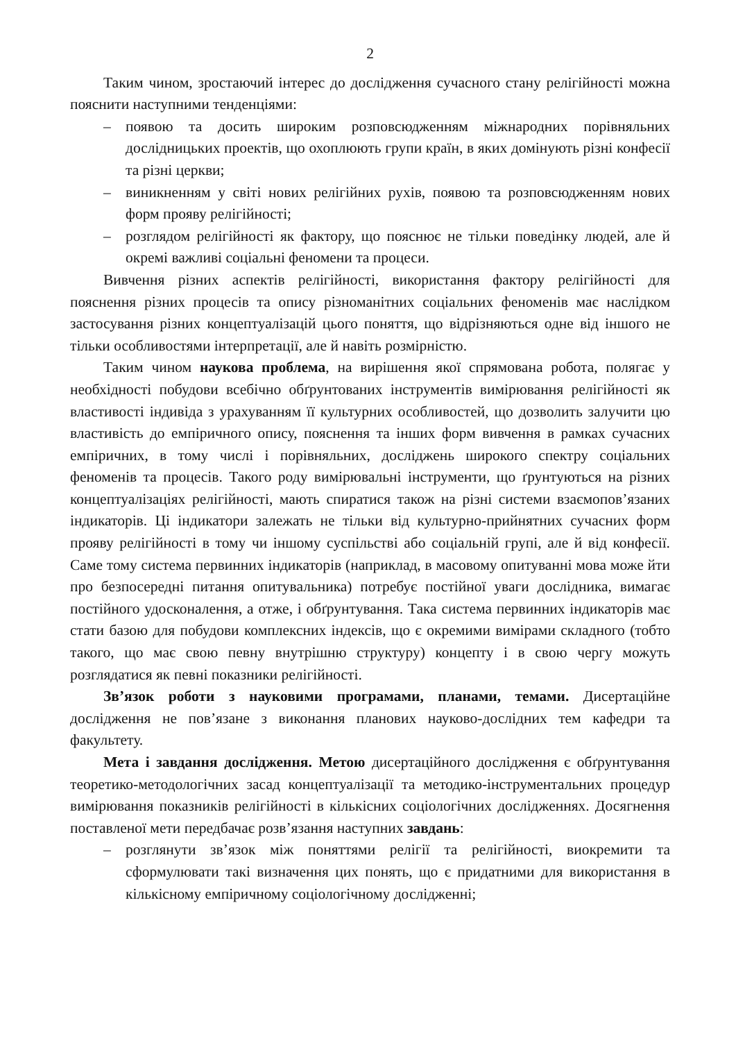2
Таким чином, зростаючий інтерес до дослідження сучасного стану релігійності можна пояснити наступними тенденціями:
– появою та досить широким розповсюдженням міжнародних порівняльних дослідницьких проектів, що охоплюють групи країн, в яких домінують різні конфесії та різні церкви;
– виникненням у світі нових релігійних рухів, появою та розповсюдженням нових форм прояву релігійності;
– розглядом релігійності як фактору, що пояснює не тільки поведінку людей, але й окремі важливі соціальні феномени та процеси.
Вивчення різних аспектів релігійності, використання фактору релігійності для пояснення різних процесів та опису різноманітних соціальних феноменів має наслідком застосування різних концептуалізацій цього поняття, що відрізняються одне від іншого не тільки особливостями інтерпретації, але й навіть розмірністю.
Таким чином наукова проблема, на вирішення якої спрямована робота, полягає у необхідності побудови всебічно обґрунтованих інструментів вимірювання релігійності як властивості індивіда з урахуванням її культурних особливостей, що дозволить залучити цю властивість до емпіричного опису, пояснення та інших форм вивчення в рамках сучасних емпіричних, в тому числі і порівняльних, досліджень широкого спектру соціальних феноменів та процесів. Такого роду вимірювальні інструменти, що ґрунтуються на різних концептуалізаціях релігійності, мають спиратися також на різні системи взаємопов’язаних індикаторів. Ці індикатори залежать не тільки від культурно-прийнятних сучасних форм прояву релігійності в тому чи іншому суспільстві або соціальній групі, але й від конфесії. Саме тому система первинних індикаторів (наприклад, в масовому опитуванні мова може йти про безпосередні питання опитувальника) потребує постійної уваги дослідника, вимагає постійного удосконалення, а отже, і обґрунтування. Така система первинних індикаторів має стати базою для побудови комплексних індексів, що є окремими вимірами складного (тобто такого, що має свою певну внутрішню структуру) концепту і в свою чергу можуть розглядатися як певні показники релігійності.
Зв’язок роботи з науковими програмами, планами, темами. Дисертаційне дослідження не пов’язане з виконання планових науково-дослідних тем кафедри та факультету.
Мета і завдання дослідження. Метою дисертаційного дослідження є обґрунтування теоретико-методологічних засад концептуалізації та методико-інструментальних процедур вимірювання показників релігійності в кількісних соціологічних дослідженнях. Досягнення поставленої мети передбачає розв’язання наступних завдань:
– розглянути зв’язок між поняттями релігії та релігійності, виокремити та сформулювати такі визначення цих понять, що є придатними для використання в кількісному емпіричному соціологічному дослідженні;